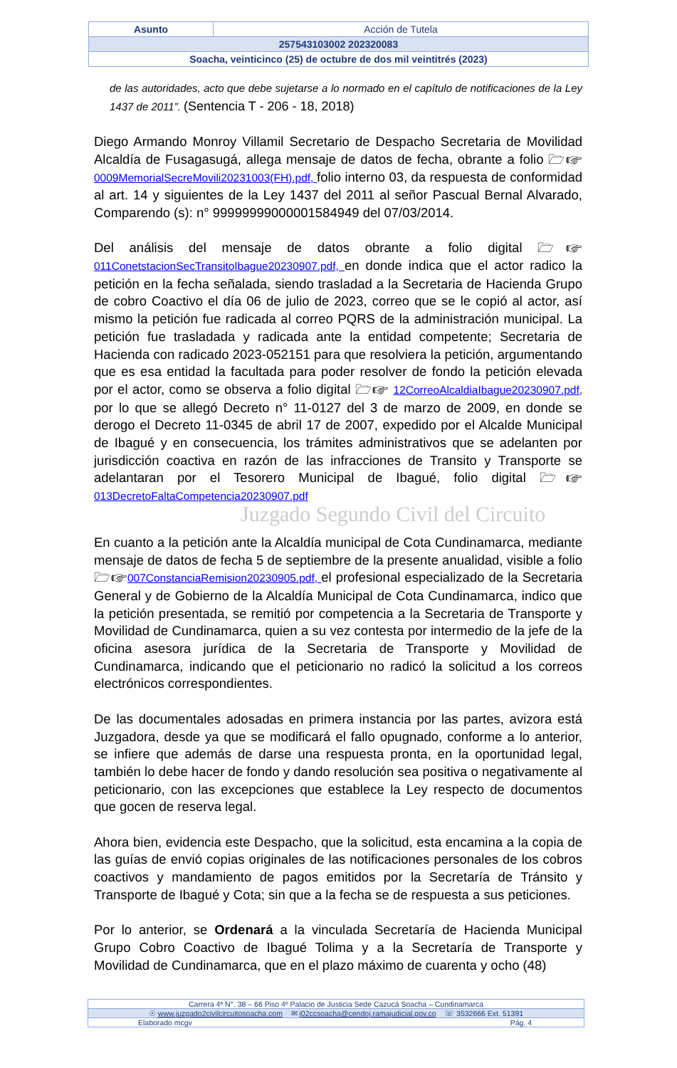| Asunto | Acción de Tutela |
| 257543103002 202320083 | |
| Soacha, veinticinco (25) de octubre de dos mil veintitrés (2023) | |
Juzgado Segundo Civil del Circuito
de las autoridades, acto que debe sujetarse a lo normado en el capítulo de notificaciones de la Ley 1437 de 2011”. (Sentencia T - 206 - 18, 2018)
Diego Armando Monroy Villamil Secretario de Despacho Secretaria de Movilidad Alcaldía de Fusagasugá, allega mensaje de datos de fecha, obrante a folio 🗁☞0009MemorialSecreMovili20231003(FH).pdf, folio interno 03, da respuesta de conformidad al art. 14 y siguientes de la Ley 1437 del 2011 al señor Pascual Bernal Alvarado, Comparendo (s): n° 99999999000001584949 del 07/03/2014.
Del análisis del mensaje de datos obrante a folio digital 🗁☞ 011ConetstacionSecTransitoIbague20230907.pdf, en donde indica que el actor radico la petición en la fecha señalada, siendo trasladad a la Secretaria de Hacienda Grupo de cobro Coactivo el día 06 de julio de 2023, correo que se le copió al actor, así mismo la petición fue radicada al correo PQRS de la administración municipal. La petición fue trasladada y radicada ante la entidad competente; Secretaria de Hacienda con radicado 2023-052151 para que resolviera la petición, argumentando que es esa entidad la facultada para poder resolver de fondo la petición elevada por el actor, como se observa a folio digital 🗁☞ 12CorreoAlcaldiaIbague20230907.pdf, por lo que se allegó Decreto n° 11-0127 del 3 de marzo de 2009, en donde se derogo el Decreto 11-0345 de abril 17 de 2007, expedido por el Alcalde Municipal de Ibagué y en consecuencia, los trámites administrativos que se adelanten por jurisdicción coactiva en razón de las infracciones de Transito y Transporte se adelantaran por el Tesorero Municipal de Ibagué, folio digital 🗁☞013DecretoFaltaCompetencia20230907.pdf
En cuanto a la petición ante la Alcaldía municipal de Cota Cundinamarca, mediante mensaje de datos de fecha 5 de septiembre de la presente anualidad, visible a folio 🗁☞007ConstanciaRemision20230905.pdf, el profesional especializado de la Secretaria General y de Gobierno de la Alcaldía Municipal de Cota Cundinamarca, indico que la petición presentada, se remitió por competencia a la Secretaria de Transporte y Movilidad de Cundinamarca, quien a su vez contesta por intermedio de la jefe de la oficina asesora jurídica de la Secretaria de Transporte y Movilidad de Cundinamarca, indicando que el peticionario no radicó la solicitud a los correos electrónicos correspondientes.
De las documentales adosadas en primera instancia por las partes, avizora está Juzgadora, desde ya que se modificará el fallo opugnado, conforme a lo anterior, se infiere que además de darse una respuesta pronta, en la oportunidad legal, también lo debe hacer de fondo y dando resolución sea positiva o negativamente al peticionario, con las excepciones que establece la Ley respecto de documentos que gocen de reserva legal.
Ahora bien, evidencia este Despacho, que la solicitud, esta encamina a la copia de las guías de envió copias originales de las notificaciones personales de los cobros coactivos y mandamiento de pagos emitidos por la Secretaría de Tránsito y Transporte de Ibagué y Cota; sin que a la fecha se de respuesta a sus peticiones.
Por lo anterior, se Ordenará a la vinculada Secretaría de Hacienda Municipal Grupo Cobro Coactivo de Ibagué Tolima y a la Secretaría de Transporte y Movilidad de Cundinamarca, que en el plazo máximo de cuarenta y ocho (48)
| Carrera 4ª N°. 38 – 66 Piso 4º Palacio de Justicia Sede Cazucá Soacha – Cundinamarca |
| ☉ www.juzgado2civilcircuitosoacha.com ✉ j02ccsoacha@cendoj.ramajudicial.gov.co ☏ 3532666 Ext. 51391 |
| Elaborado mcgv Pág. 4 |